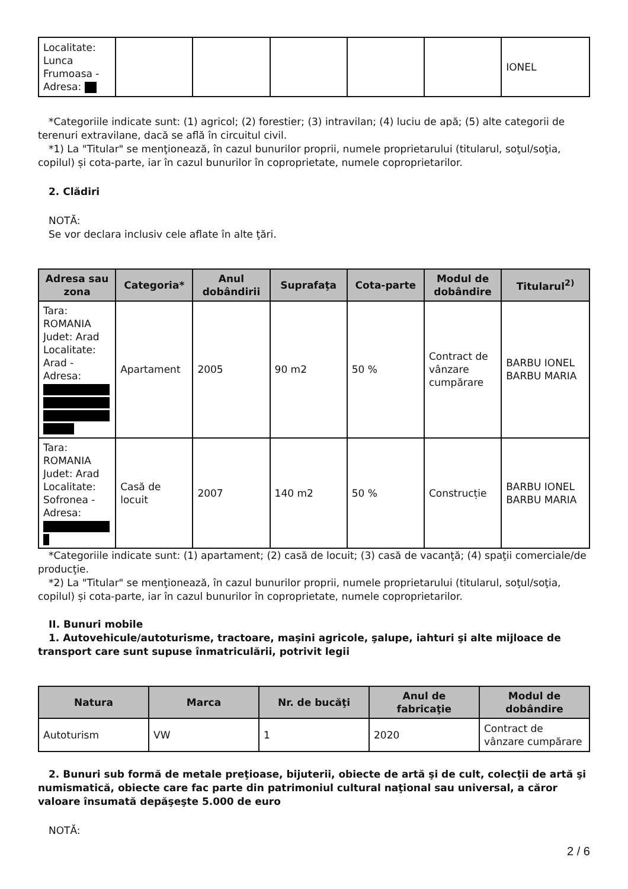| Localitate: Lunca Frumoasa - Adresa: | | | | | | IONEL |
*Categoriile indicate sunt: (1) agricol; (2) forestier; (3) intravilan; (4) luciu de apă; (5) alte categorii de terenuri extravilane, dacă se află în circuitul civil.
*1) La "Titular" se menţionează, în cazul bunurilor proprii, numele proprietarului (titularul, soţul/soţia, copilul) și cota-parte, iar în cazul bunurilor în coproprietate, numele coproprietarilor.
2. Clădiri
NOTĂ:
Se vor declara inclusiv cele aflate în alte ţări.
| Adresa sau zona | Categoria* | Anul dobândirii | Suprafaţa | Cota-parte | Modul de dobândire | Titularul<sup>2)</sup> |
| --- | --- | --- | --- | --- | --- | --- |
| Tara: ROMANIA Judet: Arad Localitate: Arad - Adresa: | Apartament | 2005 | 90 m2 | 50 % | Contract de vânzare cumpărare | BARBU IONEL BARBU MARIA |
| Tara: ROMANIA Judet: Arad Localitate: Sofronea - Adresa: | Casă de locuit | 2007 | 140 m2 | 50 % | Construcție | BARBU IONEL BARBU MARIA |
*Categoriile indicate sunt: (1) apartament; (2) casă de locuit; (3) casă de vacanţă; (4) spaţii comerciale/de producţie.
*2) La "Titular" se menţionează, în cazul bunurilor proprii, numele proprietarului (titularul, soţul/soţia, copilul) și cota-parte, iar în cazul bunurilor în coproprietate, numele coproprietarilor.
II. Bunuri mobile
1. Autovehicule/autoturisme, tractoare, maşini agricole, şalupe, iahturi şi alte mijloace de transport care sunt supuse înmatriculării, potrivit legii
| Natura | Marca | Nr. de bucăţi | Anul de fabricaţie | Modul de dobândire |
| --- | --- | --- | --- | --- |
| Autoturism | VW | 1 | 2020 | Contract de vânzare cumpărare |
2. Bunuri sub formă de metale preţioase, bijuterii, obiecte de artă şi de cult, colecţii de artă şi numismatică, obiecte care fac parte din patrimoniul cultural naţional sau universal, a căror valoare însumată depăşeşte 5.000 de euro
NOTĂ:
2 / 6